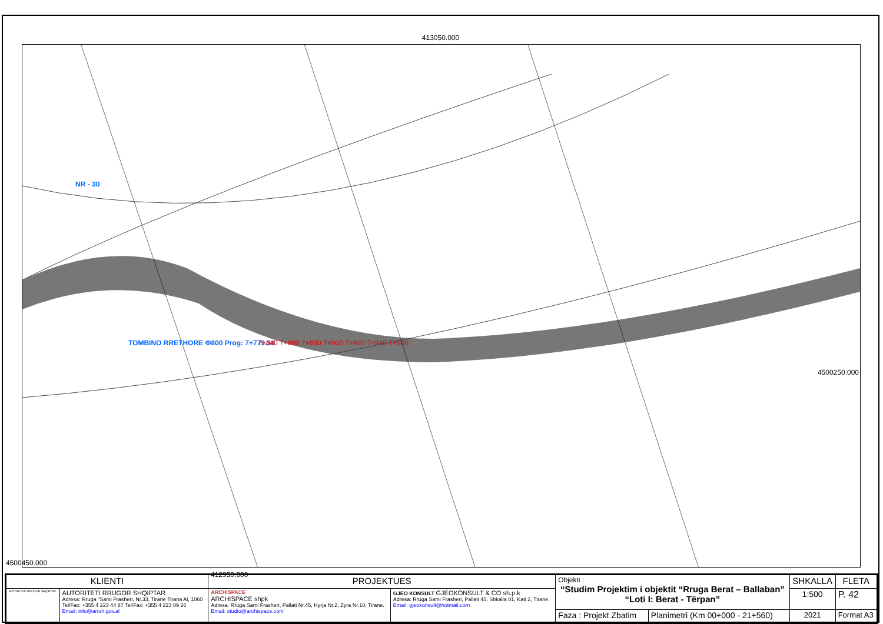413050.000
TOMBINO RRETHORE Φ800 Prog: 7+779.38
NR - 30
7+840 7+860 7+880 7+900 7+920 7+940 7+960
4500250.000
4500450.000
412950.000
| KLIENTI | | PROJEKTUES | | Objekti : “Studim Projektim i objektit “Rruga Berat – Ballaban” “Loti I: Berat - Tërpan” | | SHKALLA | FLETA |
| AUTORITETI RRUGOR SHQIPTAR | AUTORITETI RRUGOR SHQIPTAR Adresa: Rruga "Sami Frasheri, Nr.33, Tirane Tirana Al, 1060 Tel/Fax: +355 4 223 44 87 Tel/Fax: +355 4 223 09 26 Email: info@arrsh.gov.al | ARCHISPACE ARCHISPACE shpk Adresa: Rruga Sami Frasheri, Pallati Nr.45, Hyrja Nr.2, Zyra Nr.10, Tirane. Email: studio@archispace.com | GJEO KONSULT GJEOKONSULT & CO sh.p.k Adresa: Rruga Sami Frasheri, Pallati 45, Shkalla 01, Kati 2, Tirane. Email: gjeokonsult@hotmail.com | | | 1:500 | P. 42 |
| | | | | Faza : Projekt Zbatim | Planimetri (Km 00+000 - 21+560) | 2021 | Format A3 |